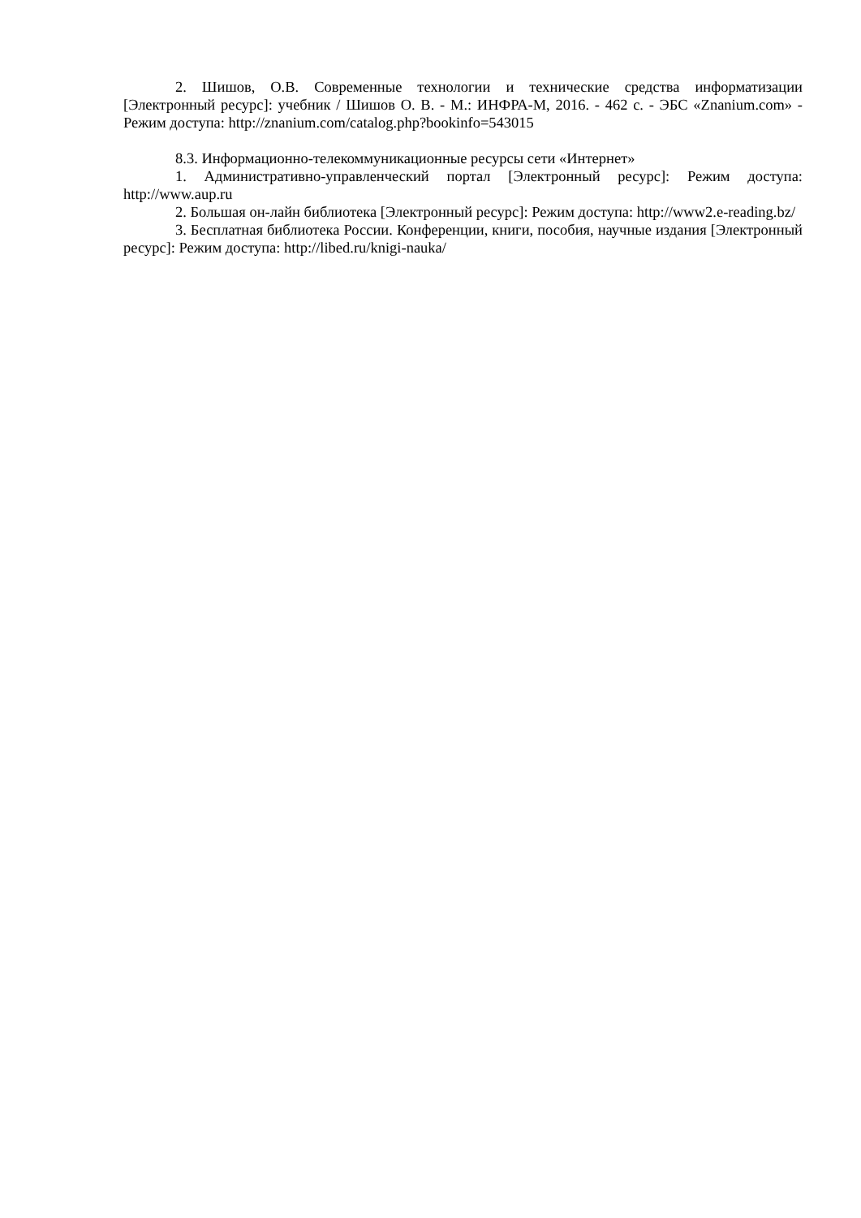2. Шишов, О.В. Современные технологии и технические средства информатизации [Электронный ресурс]: учебник / Шишов О. В. - М.: ИНФРА-М, 2016. - 462 с. - ЭБС «Znanium.com» - Режим доступа: http://znanium.com/catalog.php?bookinfo=543015
8.3. Информационно-телекоммуникационные ресурсы сети «Интернет»
1. Административно-управленческий портал [Электронный ресурс]: Режим доступа: http://www.aup.ru
2. Большая он-лайн библиотека [Электронный ресурс]: Режим доступа: http://www2.e-reading.bz/
3. Бесплатная библиотека России. Конференции, книги, пособия, научные издания [Электронный ресурс]: Режим доступа: http://libed.ru/knigi-nauka/